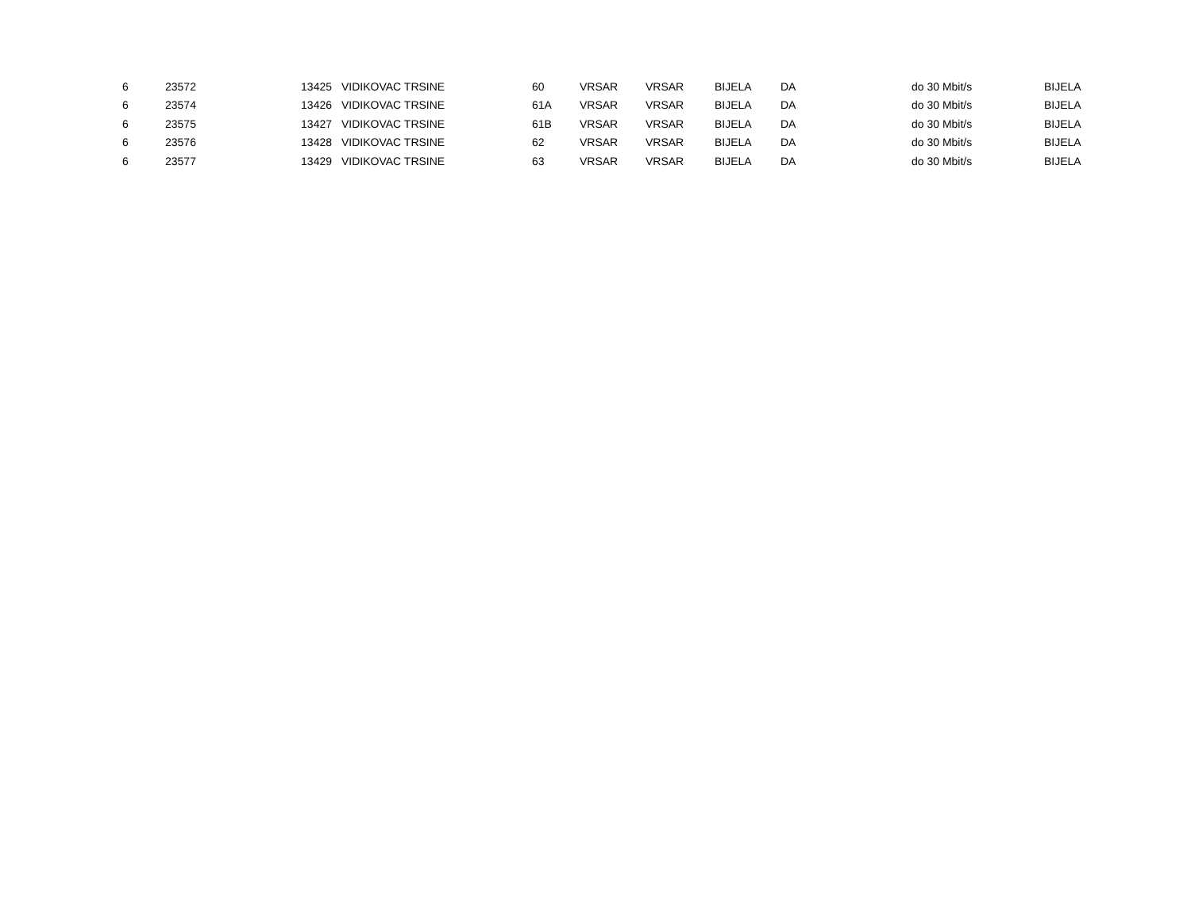| 6 | 23572 | 13425 | | VIDIKOVAC TRSINE | 60 | VRSAR | VRSAR | BIJELA | DA | do 30 Mbit/s | BIJELA |
| 6 | 23574 | 13426 | | VIDIKOVAC TRSINE | 61A | VRSAR | VRSAR | BIJELA | DA | do 30 Mbit/s | BIJELA |
| 6 | 23575 | 13427 | | VIDIKOVAC TRSINE | 61B | VRSAR | VRSAR | BIJELA | DA | do 30 Mbit/s | BIJELA |
| 6 | 23576 | 13428 | | VIDIKOVAC TRSINE | 62 | VRSAR | VRSAR | BIJELA | DA | do 30 Mbit/s | BIJELA |
| 6 | 23577 | 13429 | | VIDIKOVAC TRSINE | 63 | VRSAR | VRSAR | BIJELA | DA | do 30 Mbit/s | BIJELA |